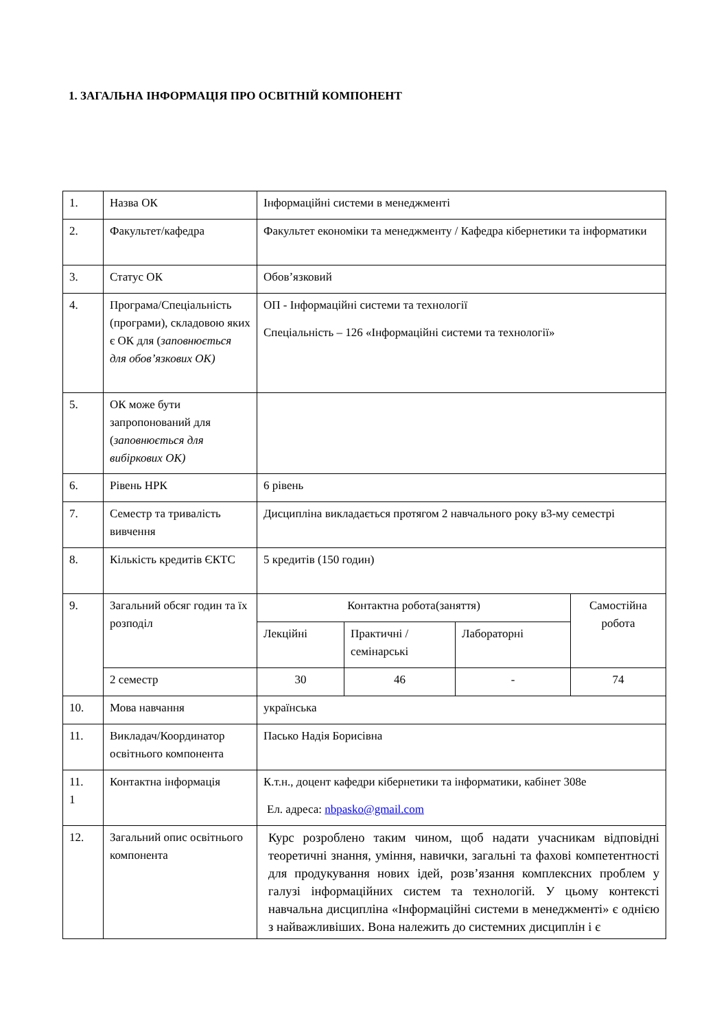1. ЗАГАЛЬНА ІНФОРМАЦІЯ ПРО ОСВІТНІЙ КОМПОНЕНТ
| 1. | Назва ОК | Інформаційні системи в менеджменті | | | |
| 2. | Факультет/кафедра | Факультет економіки та менеджменту / Кафедра кібернетики та інформатики | | | |
| 3. | Статус ОК | Обов’язковий | | | |
| 4. | Програма/Спеціальність (програми), складовою яких є ОК для ( заповнюється для обов’язкових ОК) | ОП - Інформаційні системи та технології Спеціальність – 126 «Інформаційні системи та технології» | | | |
| 5. | ОК може бути запропонований для ( заповнюється для вибіркових ОК) | | | | |
| 6. | Рівень НРК | 6 рівень | | | |
| 7. | Семестр та тривалість вивчення | Дисципліна викладається протягом 2 навчального року в3-му семестрі | | | |
| 8. | Кількість кредитів ЄКТС | 5 кредитів (150 годин) | | | |
| 9. | Загальний обсяг годин та їх розподіл | Контактна робота(заняття) | | | Самостійна робота |
| | | Лекційні | Практичні /семінарські | Лабораторні | |
| | 2 семестр | 30 | 46 | - | 74 |
| 10. | Мова навчання | українська | | | |
| 11. | Викладач/Координатор освітнього компонента | Пасько Надія Борисівна | | | |
| 11. 1 | Контактна інформація | К.т.н., доцент кафедри кібернетики та інформатики, кабінет 308е Ел. адреса: nbpasko@gmail.com | | | |
| 12. | Загальний опис освітнього компонента | Курс розроблено таким чином, щоб надати учасникам відповідні теоретичні знання, уміння, навички, загальні та фахові компетентності для продукування нових ідей, розв’язання комплексних проблем у галузі інформаційних систем та технологій. У цьому контексті навчальна дисципліна «Інформаційні системи в менеджменті» є однією з найважливіших. Вона належить до системних дисциплін і є | | | |